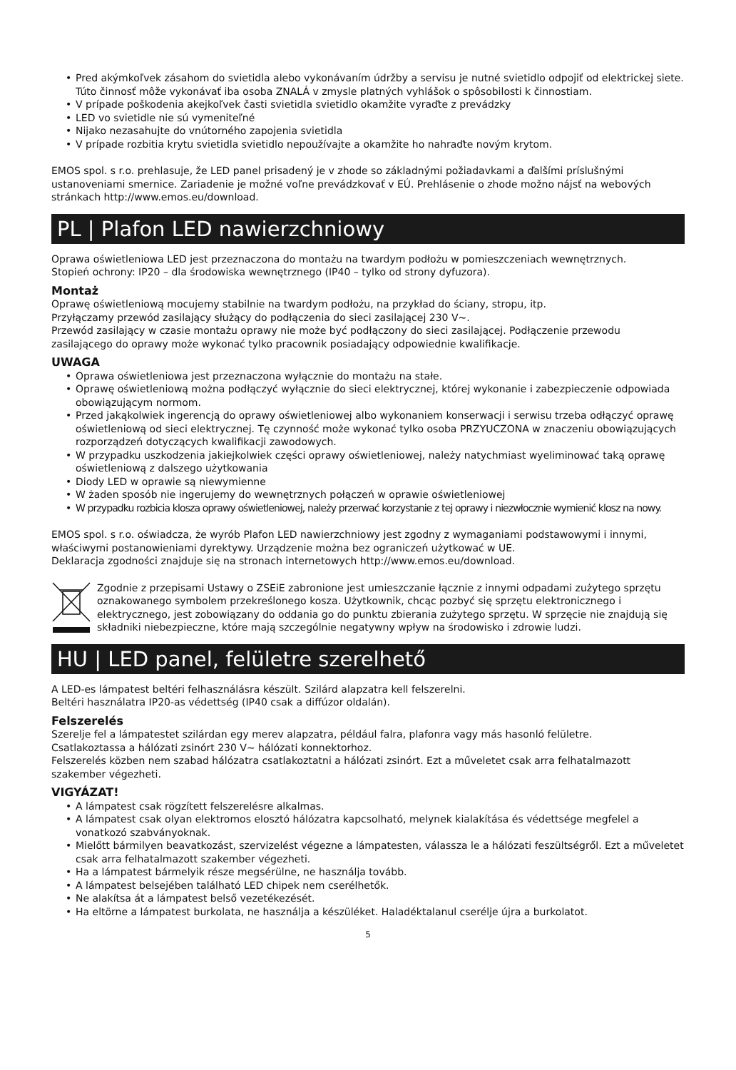• Pred akýmkoľvek zásahom do svietidla alebo vykonávaním údržby a servisu je nutné svietidlo odpojiť od elektrickej siete. Túto činnosť môže vykonávať iba osoba ZNALÁ v zmysle platných vyhlášok o spôsobilosti k činnostiam.
• V prípade poškodenia akejkoľvek časti svietidla svietidlo okamžite vyraďte z prevádzky
• LED vo svietidle nie sú vymeniteľné
• Nijako nezasahujte do vnútorného zapojenia svietidla
• V prípade rozbitia krytu svietidla svietidlo nepoužívajte a okamžite ho nahraďte novým krytom.
EMOS spol. s r.o. prehlasuje, že LED panel prisadený je v zhode so základnými požiadavkami a ďalšími príslušnými ustanoveniami smernice. Zariadenie je možné voľne prevádzkovať v EÚ. Prehlásenie o zhode možno nájsť na webových stránkach http://www.emos.eu/download.
PL | Plafon LED nawierzchniowy
Oprawa oświetleniowa LED jest przeznaczona do montażu na twardym podłożu w pomieszczeniach wewnętrznych.
Stopień ochrony: IP20 – dla środowiska wewnętrznego (IP40 – tylko od strony dyfuzora).
Montaż
Oprawę oświetleniową mocujemy stabilnie na twardym podłożu, na przykład do ściany, stropu, itp.
Przyłączamy przewód zasilający służący do podłączenia do sieci zasilającej 230 V~.
Przewód zasilający w czasie montażu oprawy nie może być podłączony do sieci zasilającej. Podłączenie przewodu zasilającego do oprawy może wykonać tylko pracownik posiadający odpowiednie kwalifikacje.
UWAGA
• Oprawa oświetleniowa jest przeznaczona wyłącznie do montażu na stałe.
• Oprawę oświetleniową można podłączyć wyłącznie do sieci elektrycznej, której wykonanie i zabezpieczenie odpowiada obowiązującym normom.
• Przed jakąkolwiek ingerencją do oprawy oświetleniowej albo wykonaniem konserwacji i serwisu trzeba odłączyć oprawę oświetleniową od sieci elektrycznej. Tę czynność może wykonać tylko osoba PRZYUCZONA w znaczeniu obowiązujących rozporządzeń dotyczących kwalifikacji zawodowych.
• W przypadku uszkodzenia jakiejkolwiek części oprawy oświetleniowej, należy natychmiast wyeliminować taką oprawę oświetleniową z dalszego użytkowania
• Diody LED w oprawie są niewymienne
• W żaden sposób nie ingerujemy do wewnętrznych połączeń w oprawie oświetleniowej
• W przypadku rozbicia klosza oprawy oświetleniowej, należy przerwać korzystanie z tej oprawy i niezwłocznie wymienić klosz na nowy.
EMOS spol. s r.o. oświadcza, że wyrób Plafon LED nawierzchniowy jest zgodny z wymaganiami podstawowymi i innymi, właściwymi postanowieniami dyrektywy. Urządzenie można bez ograniczeń użytkować w UE.
Deklaracja zgodności znajduje się na stronach internetowych http://www.emos.eu/download.
Zgodnie z przepisami Ustawy o ZSEiE zabronione jest umieszczanie łącznie z innymi odpadami zużytego sprzętu oznakowanego symbolem przekreślonego kosza. Użytkownik, chcąc pozbyć się sprzętu elektronicznego i elektrycznego, jest zobowiązany do oddania go do punktu zbierania zużytego sprzętu. W sprzęcie nie znajdują się składniki niebezpieczne, które mają szczególnie negatywny wpływ na środowisko i zdrowie ludzi.
HU | LED panel, felületre szerelhető
A LED-es lámpatest beltéri felhasználásra készült. Szilárd alapzatra kell felszerelni.
Beltéri használatra IP20-as védettség (IP40 csak a diffúzor oldalán).
Felszerelés
Szerelje fel a lámpatestet szilárdan egy merev alapzatra, például falra, plafonra vagy más hasonló felületre.
Csatlakoztassa a hálózati zsinórt 230 V~ hálózati konnektorhoz.
Felszerelés közben nem szabad hálózatra csatlakoztatni a hálózati zsinórt. Ezt a műveletet csak arra felhatalmazott szakember végezheti.
VIGYÁZAT!
• A lámpatest csak rögzített felszerelésre alkalmas.
• A lámpatest csak olyan elektromos elosztó hálózatra kapcsolható, melynek kialakítása és védettsége megfelel a vonatkozó szabványoknak.
• Mielőtt bármilyen beavatkozást, szervizelést végezne a lámpatesten, válassza le a hálózati feszültségről. Ezt a műveletet csak arra felhatalmazott szakember végezheti.
• Ha a lámpatest bármelyik része megsérülne, ne használja tovább.
• A lámpatest belsejében található LED chipek nem cserélhetők.
• Ne alakítsa át a lámpatest belső vezetékezését.
• Ha eltörne a lámpatest burkolata, ne használja a készüléket. Haladéktalanul cserélje újra a burkolatot.
5